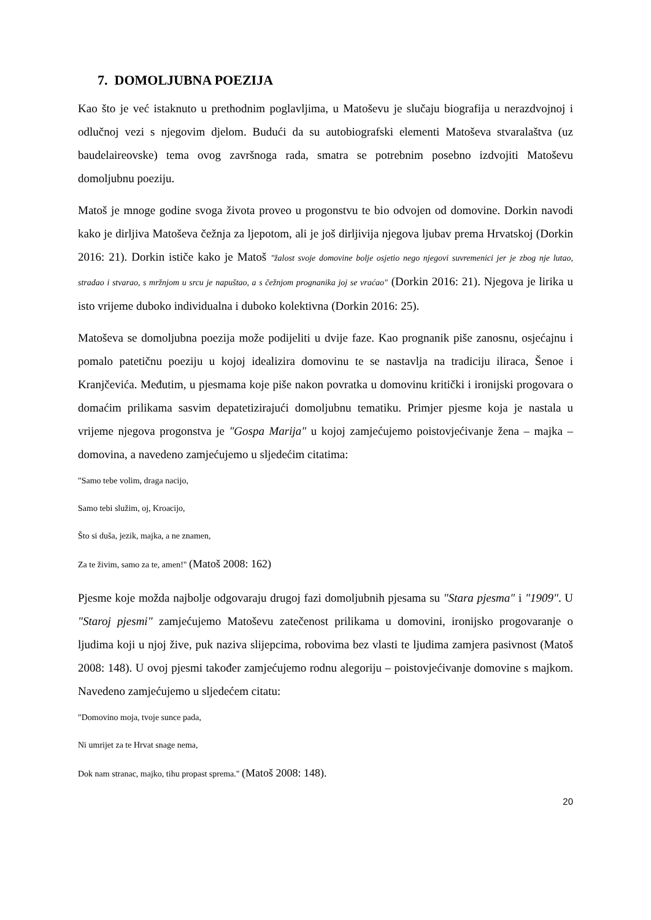7. DOMOLJUBNA POEZIJA
Kao što je već istaknuto u prethodnim poglavljima, u Matoševu je slučaju biografija u nerazdvojnoj i odlučnoj vezi s njegovim djelom. Budući da su autobiografski elementi Matoševa stvaralaštva (uz baudelaireovske) tema ovog završnoga rada, smatra se potrebnim posebno izdvojiti Matoševu domoljubnu poeziju.
Matoš je mnoge godine svoga života proveo u progonstvu te bio odvojen od domovine. Dorkin navodi kako je dirljiva Matoševa čežnja za ljepotom, ali je još dirljivija njegova ljubav prema Hrvatskoj (Dorkin 2016: 21). Dorkin ističe kako je Matoš "žalost svoje domovine bolje osjetio nego njegovi suvremenici jer je zbog nje lutao, stradao i stvarao, s mržnjom u srcu je napuštao, a s čežnjom prognanika joj se vraćao" (Dorkin 2016: 21). Njegova je lirika u isto vrijeme duboko individualna i duboko kolektivna (Dorkin 2016: 25).
Matoševa se domoljubna poezija može podijeliti u dvije faze. Kao prognanik piše zanosnu, osjećajnu i pomalo patetičnu poeziju u kojoj idealizira domovinu te se nastavlja na tradiciju iliraca, Šenoe i Kranjčevića. Međutim, u pjesmama koje piše nakon povratka u domovinu kritički i ironijski progovara o domaćim prilikama sasvim depatetizirajući domoljubnu tematiku. Primjer pjesme koja je nastala u vrijeme njegova progonstva je "Gospa Marija" u kojoj zamjećujemo poistovjećivanje žena – majka – domovina, a navedeno zamjećujemo u sljedećim citatima:
"Samo tebe volim, draga nacijo,
Samo tebi služim, oj, Kroacijo,
Što si duša, jezik, majka, a ne znamen,
Za te živim, samo za te, amen!" (Matoš 2008: 162)
Pjesme koje možda najbolje odgovaraju drugoj fazi domoljubnih pjesama su "Stara pjesma" i "1909". U "Staroj pjesmi" zamjećujemo Matoševu zatečenost prilikama u domovini, ironijsko progovaranje o ljudima koji u njoj žive, puk naziva slijepcima, robovima bez vlasti te ljudima zamjera pasivnost (Matoš 2008: 148). U ovoj pjesmi također zamjećujemo rodnu alegoriju – poistovjećivanje domovine s majkom. Navedeno zamjećujemo u sljedećem citatu:
"Domovino moja, tvoje sunce pada,
Ni umrijet za te Hrvat snage nema,
Dok nam stranac, majko, tihu propast sprema." (Matoš 2008: 148).
20